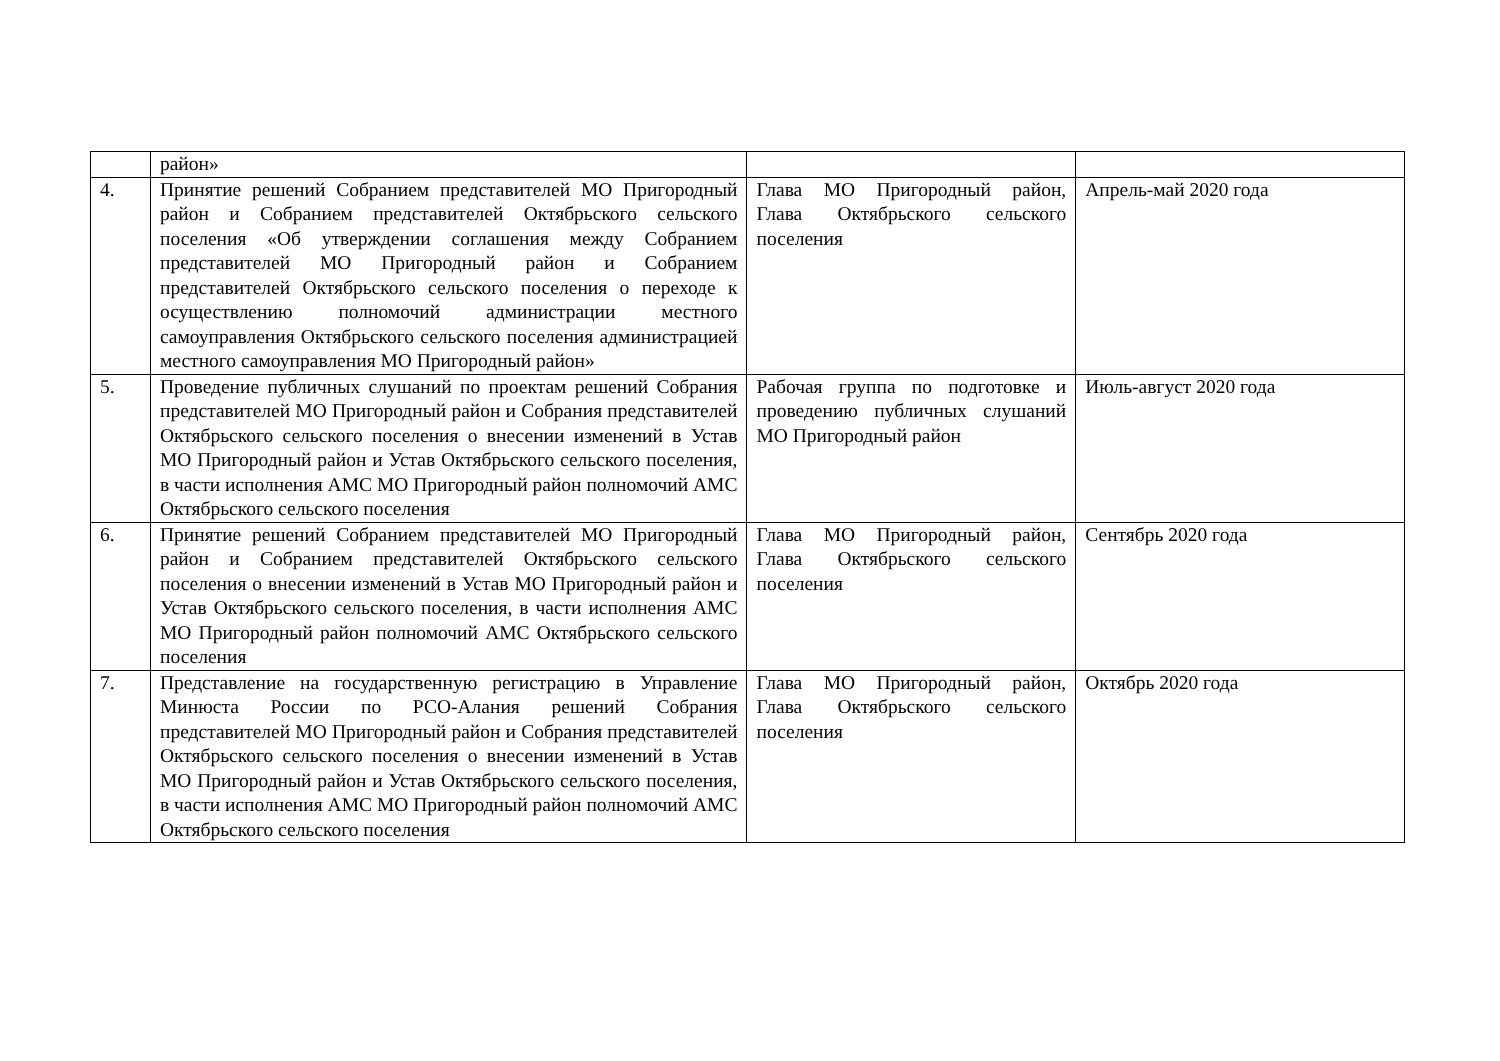| | район» | | |
| 4. | Принятие решений Собранием представителей МО Пригородный район и Собранием представителей Октябрьского сельского поселения «Об утверждении соглашения между Собранием представителей МО Пригородный район и Собранием представителей Октябрьского сельского поселения о переходе к осуществлению полномочий администрации местного самоуправления Октябрьского сельского поселения администрацией местного самоуправления МО Пригородный район» | Глава МО Пригородный район, Глава Октябрьского сельского поселения | Апрель-май 2020 года |
| 5. | Проведение публичных слушаний по проектам решений Собрания представителей МО Пригородный район и Собрания представителей Октябрьского сельского поселения о внесении изменений в Устав МО Пригородный район и Устав Октябрьского сельского поселения, в части исполнения АМС МО Пригородный район полномочий АМС Октябрьского сельского поселения | Рабочая группа по подготовке и проведению публичных слушаний МО Пригородный район | Июль-август 2020 года |
| 6. | Принятие решений Собранием представителей МО Пригородный район и Собранием представителей Октябрьского сельского поселения о внесении изменений в Устав МО Пригородный район и Устав Октябрьского сельского поселения, в части исполнения АМС МО Пригородный район полномочий АМС Октябрьского сельского поселения | Глава МО Пригородный район, Глава Октябрьского сельского поселения | Сентябрь 2020 года |
| 7. | Представление на государственную регистрацию в Управление Минюста России по РСО-Алания решений Собрания представителей МО Пригородный район и Собрания представителей Октябрьского сельского поселения о внесении изменений в Устав МО Пригородный район и Устав Октябрьского сельского поселения, в части исполнения АМС МО Пригородный район полномочий АМС Октябрьского сельского поселения | Глава МО Пригородный район, Глава Октябрьского сельского поселения | Октябрь 2020 года |